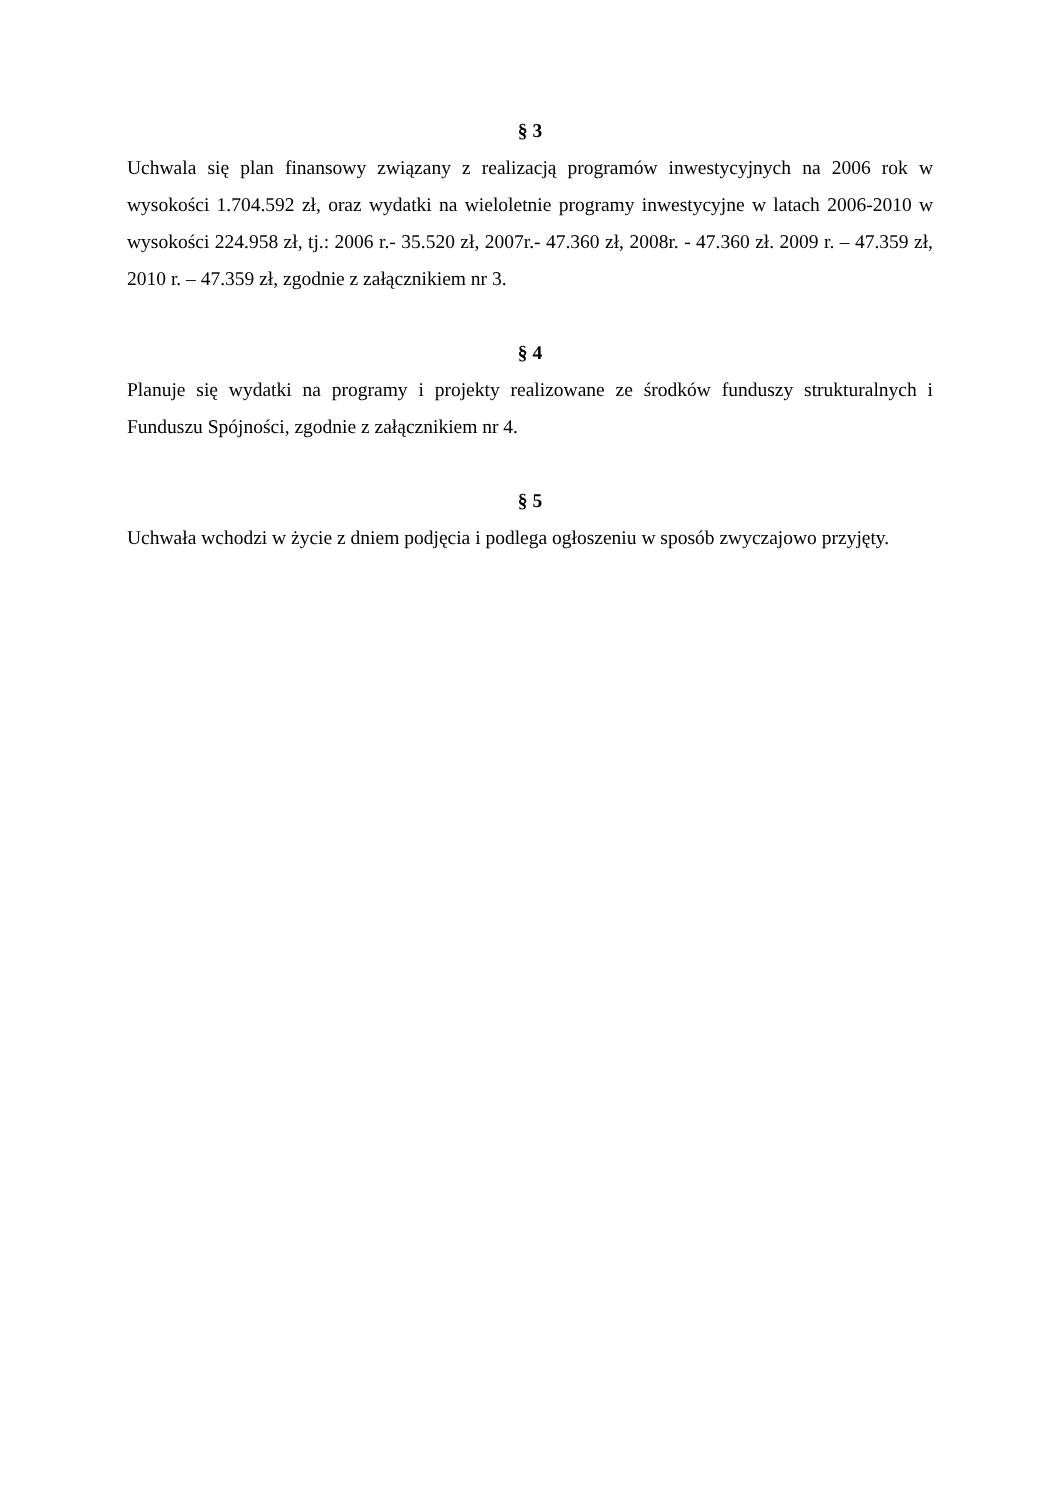§ 3
Uchwala się plan finansowy związany z realizacją programów inwestycyjnych na 2006 rok w wysokości 1.704.592 zł, oraz wydatki na wieloletnie programy inwestycyjne w latach 2006-2010 w wysokości 224.958 zł, tj.: 2006 r.- 35.520 zł, 2007r.- 47.360 zł, 2008r. - 47.360 zł. 2009 r. – 47.359 zł, 2010 r. – 47.359 zł, zgodnie z załącznikiem nr 3.
§ 4
Planuje się wydatki na programy i projekty realizowane ze środków funduszy strukturalnych i Funduszu Spójności, zgodnie z załącznikiem nr 4.
§ 5
Uchwała wchodzi w życie z dniem podjęcia i podlega ogłoszeniu w sposób zwyczajowo przyjęty.